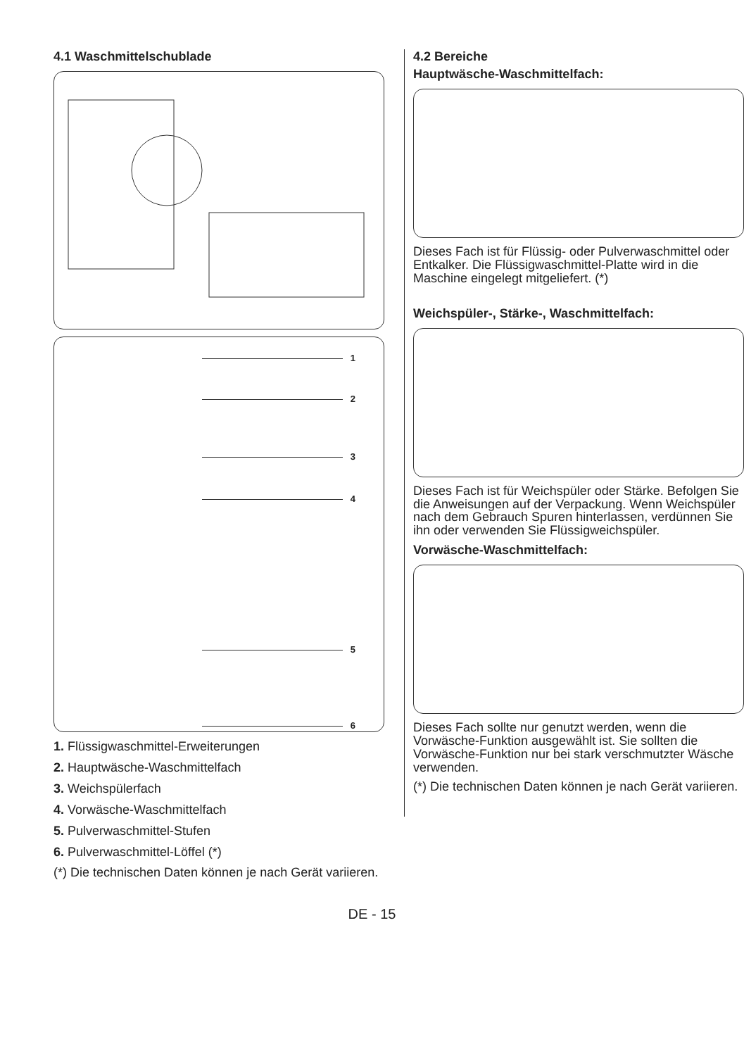4.1 Waschmittelschublade
1
2
3
4
5
6
1. Flüssigwaschmittel-Erweiterungen
2. Hauptwäsche-Waschmittelfach
3. Weichspülerfach
4. Vorwäsche-Waschmittelfach
5. Pulverwaschmittel-Stufen
6. Pulverwaschmittel-Löffel (*)
(*) Die technischen Daten können je nach Gerät variieren.
4.2 Bereiche
Hauptwäsche-Waschmittelfach:
Dieses Fach ist für Flüssig- oder Pulverwaschmittel oder Entkalker. Die Flüssigwaschmittel-Platte wird in die Maschine eingelegt mitgeliefert. (*)
Weichspüler-, Stärke-, Waschmittelfach:
Dieses Fach ist für Weichspüler oder Stärke. Befolgen Sie die Anweisungen auf der Verpackung. Wenn Weichspüler nach dem Gebrauch Spuren hinterlassen, verdünnen Sie ihn oder verwenden Sie Flüssigweichspüler.
Vorwäsche-Waschmittelfach:
Dieses Fach sollte nur genutzt werden, wenn die Vorwäsche-Funktion ausgewählt ist. Sie sollten die Vorwäsche-Funktion nur bei stark verschmutzter Wäsche verwenden.
(*) Die technischen Daten können je nach Gerät variieren.
DE - 15